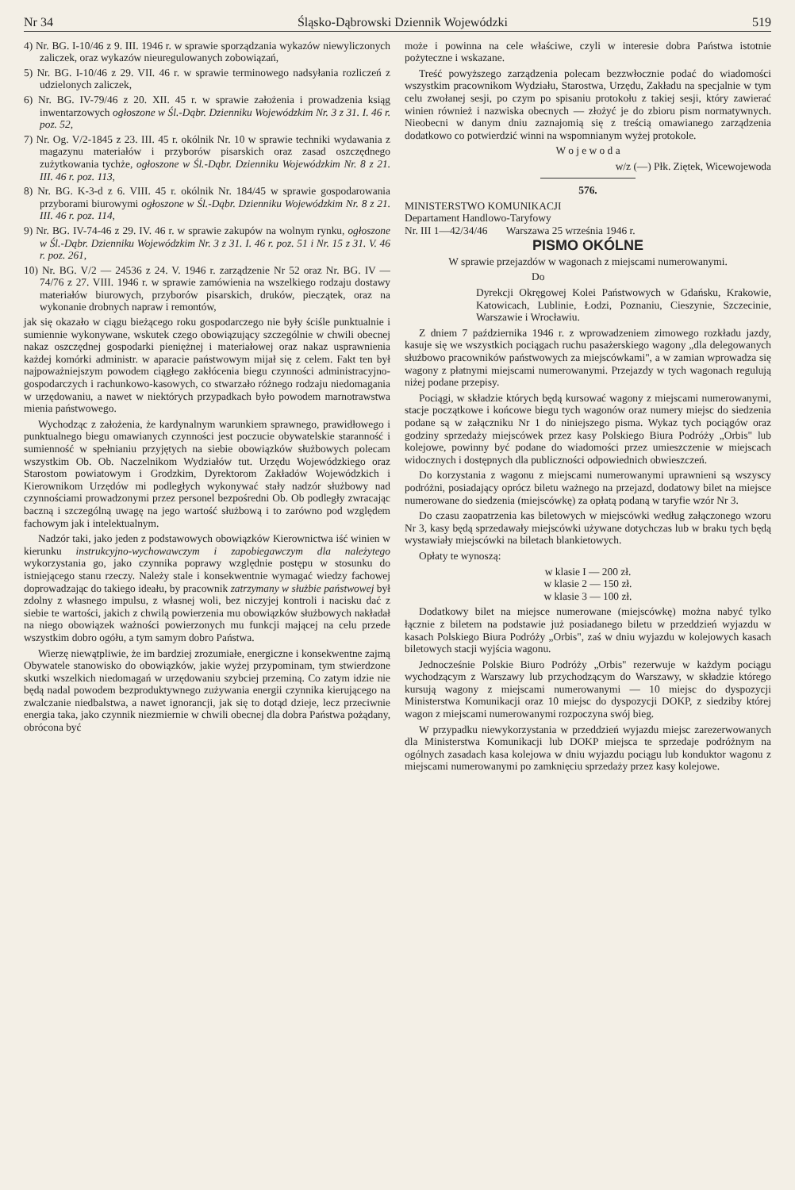Nr 34 Śląsko-Dąbrowski Dziennik Wojewódzki 519
4) Nr. BG. I-10/46 z 9. III. 1946 r. w sprawie sporządzania wykazów niewyliczonych zaliczek, oraz wykazów nieuregulowanych zobowiązań,
5) Nr. BG. I-10/46 z 29. VII. 46 r. w sprawie terminowego nadsyłania rozliczeń z udzielonych zaliczek,
6) Nr. BG. IV-79/46 z 20. XII. 45 r. w sprawie założenia i prowadzenia ksiąg inwentarzowych ogłoszone w Śl.-Dąbr. Dzienniku Wojewódzkim Nr. 3 z 31. I. 46 r. poz. 52,
7) Nr. Og. V/2-1845 z 23. III. 45 r. okólnik Nr. 10 w sprawie techniki wydawania z magazynu materiałów i przyborów pisarskich oraz zasad oszczędnego zużytkowania tychże, ogłoszone w Śl.-Dąbr. Dzienniku Wojewódzkim Nr. 8 z 21. III. 46 r. poz. 113,
8) Nr. BG. K-3-d z 6. VIII. 45 r. okólnik Nr. 184/45 w sprawie gospodarowania przyborami biurowymi ogłoszone w Śl.-Dąbr. Dzienniku Wojewódzkim Nr. 8 z 21. III. 46 r. poz. 114,
9) Nr. BG. IV-74-46 z 29. IV. 46 r. w sprawie zakupów na wolnym rynku, ogłoszone w Śl.-Dąbr. Dzienniku Wojewódzkim Nr. 3 z 31. I. 46 r. poz. 51 i Nr. 15 z 31. V. 46 r. poz. 261,
10) Nr. BG. V/2 — 24536 z 24. V. 1946 r. zarządzenie Nr 52 oraz Nr. BG. IV — 74/76 z 27. VIII. 1946 r. w sprawie zamówienia na wszelkiego rodzaju dostawy materiałów biurowych, przyborów pisarskich, druków, pieczątek, oraz na wykonanie drobnych napraw i remontów,
jak się okazało w ciągu bieżącego roku gospodarczego nie były ściśle punktualnie i sumiennie wykonywane, wskutek czego obowiązujący szczególnie w chwili obecnej nakaz oszczędnej gospodarki pieniężnej i materiałowej oraz nakaz usprawnienia każdej komórki administr. w aparacie państwowym mijał się z celem. Fakt ten był najpoważniejszym powodem ciągłego zakłócenia biegu czynności administracyjno-gospodarczych i rachunkowo-kasowych, co stwarzało różnego rodzaju niedomagania w urzędowaniu, a nawet w niektórych przypadkach było powodem marnotrawstwa mienia państwowego.
Wychodząc z założenia, że kardynalnym warunkiem sprawnego, prawidłowego i punktualnego biegu omawianych czynności jest poczucie obywatelskie staranność i sumienność w spełnianiu przyjętych na siebie obowiązków służbowych polecam wszystkim Ob. Ob. Naczelnikom Wydziałów tut. Urzędu Wojewódzkiego oraz Starostom powiatowym i Grodzkim, Dyrektorom Zakładów Wojewódzkich i Kierownikom Urzędów mi podległych wykonywać stały nadzór służbowy nad czynnościami prowadzonymi przez personel bezpośredni Ob. Ob podległy zwracając baczną i szczególną uwagę na jego wartość służbową i to zarówno pod względem fachowym jak i intelektualnym.
Nadzór taki, jako jeden z podstawowych obowiązków Kierownictwa iść winien w kierunku instrukcyjno-wychowawczym i zapobiegawczym dla należytego wykorzystania go, jako czynnika poprawy względnie postępu w stosunku do istniejącego stanu rzeczy. Należy stale i konsekwentnie wymagać wiedzy fachowej doprowadzając do takiego ideału, by pracownik zatrzymany w służbie państwowej był zdolny z własnego impulsu, z własnej woli, bez niczyjej kontroli i nacisku dać z siebie te wartości, jakich z chwilą powierzenia mu obowiązków służbowych nakładał na niego obowiązek ważności powierzonych mu funkcji mającej na celu przede wszystkim dobro ogółu, a tym samym dobro Państwa.
Wierzę niewątpliwie, że im bardziej zrozumiałe, energiczne i konsekwentne zajmą Obywatele stanowisko do obowiązków, jakie wyżej przypominam, tym stwierdzone skutki wszelkich niedomagań w urzędowaniu szybciej przeminą. Co zatym idzie nie będą nadal powodem bezproduktywnego zużywania energii czynnika kierującego na zwalczanie niedbalstwa, a nawet ignorancji, jak się to dotąd dzieje, lecz przeciwnie energia taka, jako czynnik niezmiernie w chwili obecnej dla dobra Państwa pożądany, obrócona być
może i powinna na cele właściwe, czyli w interesie dobra Państwa istotnie pożyteczne i wskazane.
Treść powyższego zarządzenia polecam bezzwłocznie podać do wiadomości wszystkim pracownikom Wydziału, Starostwa, Urzędu, Zakładu na specjalnie w tym celu zwołanej sesji, po czym po spisaniu protokołu z takiej sesji, który zawierać winien również i nazwiska obecnych — złożyć je do zbioru pism normatywnych. Nieobecni w danym dniu zaznajomią się z treścią omawianego zarządzenia dodatkowo co potwierdzić winni na wspomnianym wyżej protokole.
W o j e w o d a
w/z (—) Płk. Ziętek, Wicewojewoda
576.
MINISTERSTWO KOMUNIKACJI
Departament Handlowo-Taryfowy
Nr. III 1—42/34/46 Warszawa 25 września 1946 r.
PISMO OKÓLNE
W sprawie przejazdów w wagonach z miejscami numerowanymi.
Do
Dyrekcji Okręgowej Kolei Państwowych w Gdańsku, Krakowie, Katowicach, Lublinie, Łodzi, Poznaniu, Cieszynie, Szczecinie, Warszawie i Wrocławiu.
Z dniem 7 października 1946 r. z wprowadzeniem zimowego rozkładu jazdy, kasuje się we wszystkich pociągach ruchu pasażerskiego wagony „dla delegowanych służbowo pracowników państwowych za miejscówkami", a w zamian wprowadza się wagony z płatnymi miejscami numerowanymi. Przejazdy w tych wagonach regulują niżej podane przepisy.
Pociągi, w składzie których będą kursować wagony z miejscami numerowanymi, stacje początkowe i końcowe biegu tych wagonów oraz numery miejsc do siedzenia podane są w załączniku Nr 1 do niniejszego pisma. Wykaz tych pociągów oraz godziny sprzedaży miejscówek przez kasy Polskiego Biura Podróży „Orbis" lub kolejowe, powinny być podane do wiadomości przez umieszczenie w miejscach widocznych i dostępnych dla publiczności odpowiednich obwieszczeń.
Do korzystania z wagonu z miejscami numerowanymi uprawnieni są wszyscy podróżni, posiadający oprócz biletu ważnego na przejazd, dodatowy bilet na miejsce numerowane do siedzenia (miejscówkę) za opłatą podaną w taryfie wzór Nr 3.
Do czasu zaopatrzenia kas biletowych w miejscówki według załączonego wzoru Nr 3, kasy będą sprzedawały miejscówki używane dotychczas lub w braku tych będą wystawiały miejscówki na biletach blankietowych.
Opłaty te wynoszą:
w klasie I — 200 zł.
w klasie 2 — 150 zł.
w klasie 3 — 100 zł.
Dodatkowy bilet na miejsce numerowane (miejscówkę) można nabyć tylko łącznie z biletem na podstawie już posiadanego biletu w przeddzień wyjazdu w kasach Polskiego Biura Podróży „Orbis", zaś w dniu wyjazdu w kolejowych kasach biletowych stacji wyjścia wagonu.
Jednocześnie Polskie Biuro Podróży „Orbis" rezerwuje w każdym pociągu wychodzącym z Warszawy lub przychodzącym do Warszawy, w składzie którego kursują wagony z miejscami numerowanymi — 10 miejsc do dyspozycji Ministerstwa Komunikacji oraz 10 miejsc do dyspozycji DOKP, z siedziby której wagon z miejscami numerowanymi rozpoczyna swój bieg.
W przypadku niewykorzystania w przeddzień wyjazdu miejsc zarezerwowanych dla Ministerstwa Komunikacji lub DOKP miejsca te sprzedaje podróżnym na ogólnych zasadach kasa kolejowa w dniu wyjazdu pociągu lub konduktor wagonu z miejscami numerowanymi po zamknięciu sprzedaży przez kasy kolejowe.